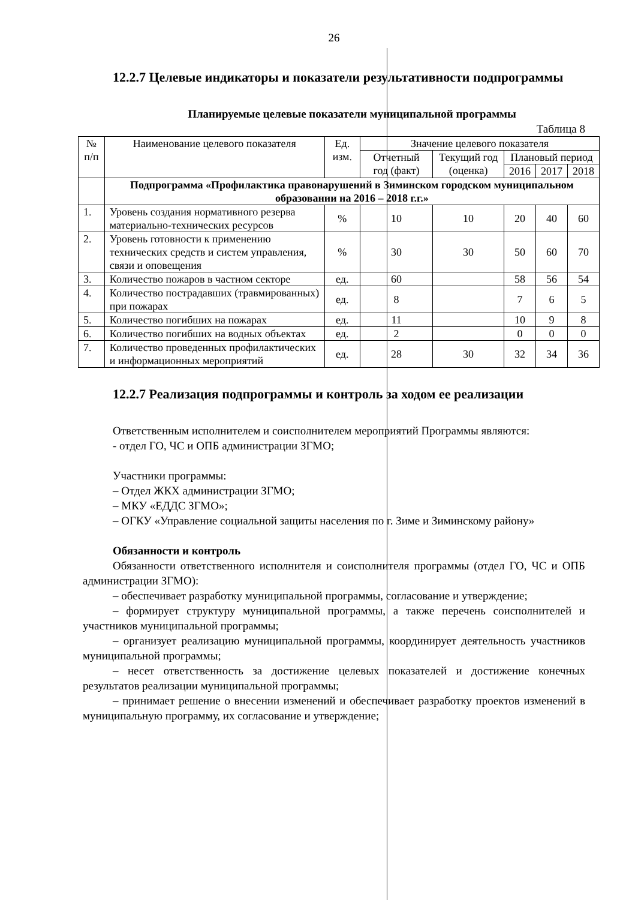26
12.2.7 Целевые индикаторы и показатели результативности подпрограммы
Планируемые целевые показатели муниципальной программы
Таблица 8
| № п/п | Наименование целевого показателя | Ед. изм. | Значение целевого показателя | | | | |
| --- | --- | --- | --- | --- | --- | --- | --- |
| | | | Отчетный год (факт) | Текущий год (оценка) | Плановый период | | |
| | | | | | 2016 | 2017 | 2018 |
| | Подпрограмма «Профилактика правонарушений в Зиминском городском муниципальном образовании на 2016 – 2018 г.г.» | | | | | | |
| 1. | Уровень создания нормативного резерва материально-технических ресурсов | % | 10 | 10 | 20 | 40 | 60 |
| 2. | Уровень готовности к применению технических средств и систем управления, связи и оповещения | % | 30 | 30 | 50 | 60 | 70 |
| 3. | Количество пожаров в частном секторе | ед. | 60 | | 58 | 56 | 54 |
| 4. | Количество пострадавших (травмированных) при пожарах | ед. | 8 | | 7 | 6 | 5 |
| 5. | Количество погибших на пожарах | ед. | 11 | | 10 | 9 | 8 |
| 6. | Количество погибших на водных объектах | ед. | 2 | | 0 | 0 | 0 |
| 7. | Количество проведенных профилактических и информационных мероприятий | ед. | 28 | 30 | 32 | 34 | 36 |
12.2.7 Реализация подпрограммы и контроль за ходом ее реализации
Ответственным исполнителем и соисполнителем мероприятий Программы являются:
- отдел ГО, ЧС и ОПБ администрации ЗГМО;
Участники программы:
– Отдел ЖКХ администрации ЗГМО;
– МКУ «ЕДДС ЗГМО»;
– ОГКУ «Управление социальной защиты населения по г. Зиме и Зиминскому району»
Обязанности и контроль
Обязанности ответственного исполнителя и соисполнителя программы (отдел ГО, ЧС и ОПБ администрации ЗГМО):
– обеспечивает разработку муниципальной программы, согласование и утверждение;
– формирует структуру муниципальной программы, а также перечень соисполнителей и участников муниципальной программы;
– организует реализацию муниципальной программы, координирует деятельность участников муниципальной программы;
– несет ответственность за достижение целевых показателей и достижение конечных результатов реализации муниципальной программы;
– принимает решение о внесении изменений и обеспечивает разработку проектов изменений в муниципальную программу, их согласование и утверждение;